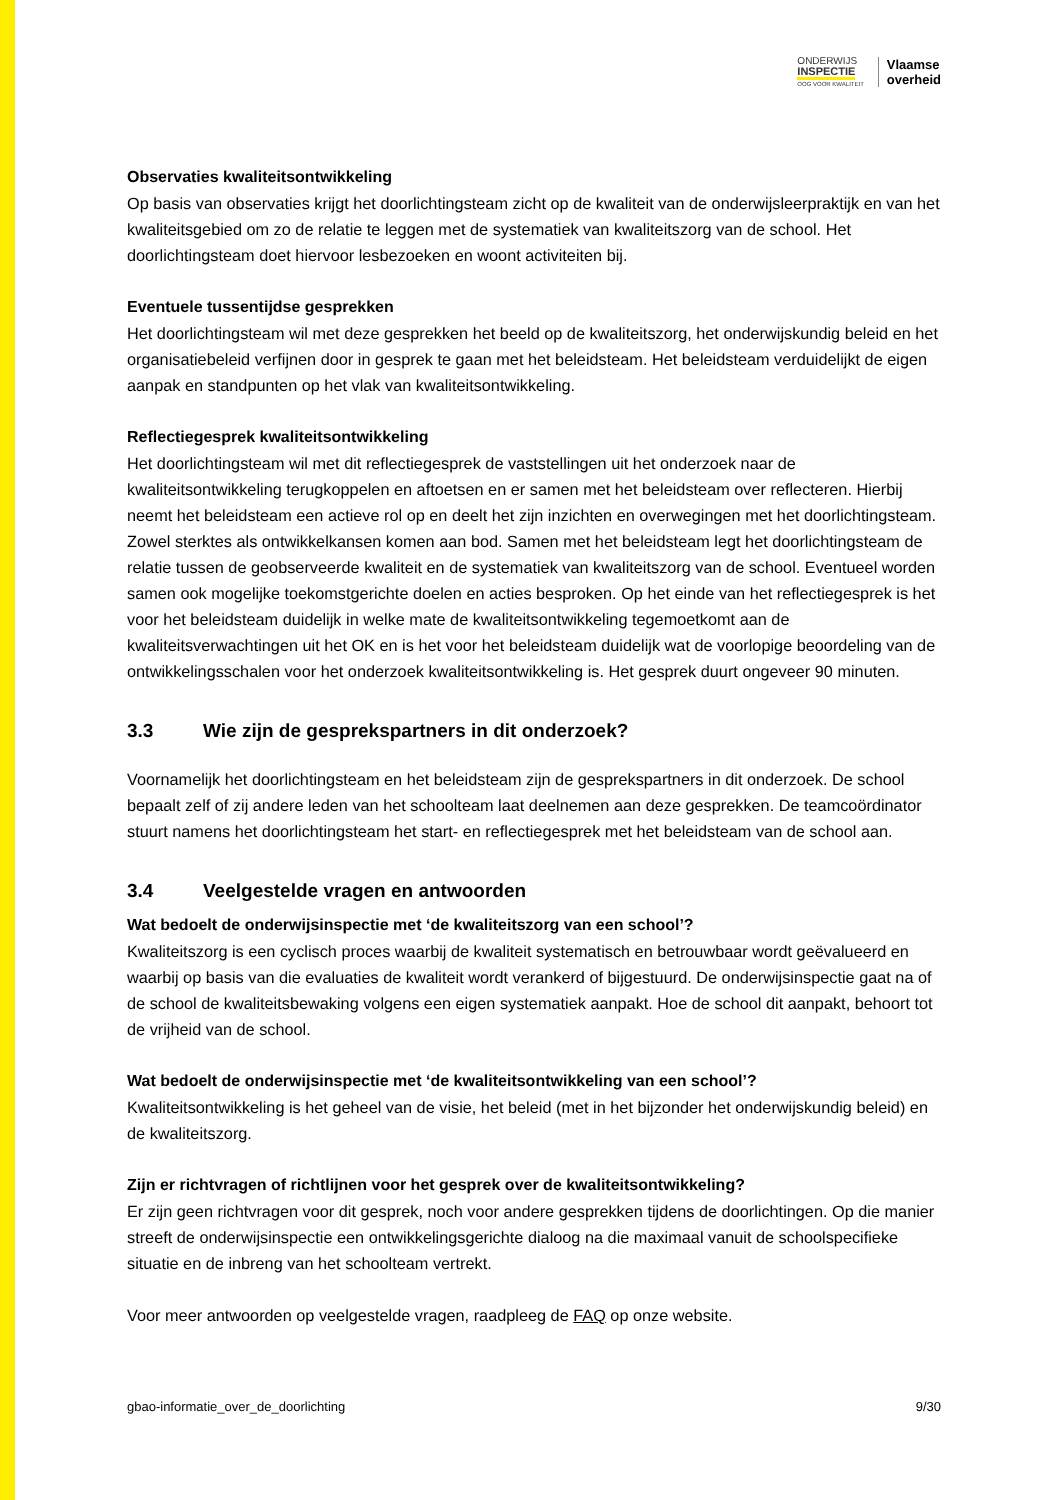ONDERWIJS
INSPECTIE
OOG VOOR KWALITEIT
Vlaamse
overheid
Observaties kwaliteitsontwikkeling
Op basis van observaties krijgt het doorlichtingsteam zicht op de kwaliteit van de onderwijsleerpraktijk en van het kwaliteitsgebied om zo de relatie te leggen met de systematiek van kwaliteitszorg van de school. Het doorlichtingsteam doet hiervoor lesbezoeken en woont activiteiten bij.
Eventuele tussentijdse gesprekken
Het doorlichtingsteam wil met deze gesprekken het beeld op de kwaliteitszorg, het onderwijskundig beleid en het organisatiebeleid verfijnen door in gesprek te gaan met het beleidsteam. Het beleidsteam verduidelijkt de eigen aanpak en standpunten op het vlak van kwaliteitsontwikkeling.
Reflectiegesprek kwaliteitsontwikkeling
Het doorlichtingsteam wil met dit reflectiegesprek de vaststellingen uit het onderzoek naar de kwaliteitsontwikkeling terugkoppelen en aftoetsen en er samen met het beleidsteam over reflecteren. Hierbij neemt het beleidsteam een actieve rol op en deelt het zijn inzichten en overwegingen met het doorlichtingsteam. Zowel sterktes als ontwikkelkansen komen aan bod. Samen met het beleidsteam legt het doorlichtingsteam de relatie tussen de geobserveerde kwaliteit en de systematiek van kwaliteitszorg van de school. Eventueel worden samen ook mogelijke toekomstgerichte doelen en acties besproken. Op het einde van het reflectiegesprek is het voor het beleidsteam duidelijk in welke mate de kwaliteitsontwikkeling tegemoetkomt aan de kwaliteitsverwachtingen uit het OK en is het voor het beleidsteam duidelijk wat de voorlopige beoordeling van de ontwikkelingsschalen voor het onderzoek kwaliteitsontwikkeling is. Het gesprek duurt ongeveer 90 minuten.
3.3 Wie zijn de gesprekspartners in dit onderzoek?
Voornamelijk het doorlichtingsteam en het beleidsteam zijn de gesprekspartners in dit onderzoek. De school bepaalt zelf of zij andere leden van het schoolteam laat deelnemen aan deze gesprekken. De teamcoördinator stuurt namens het doorlichtingsteam het start- en reflectiegesprek met het beleidsteam van de school aan.
3.4 Veelgestelde vragen en antwoorden
Wat bedoelt de onderwijsinspectie met ‘de kwaliteitszorg van een school’?
Kwaliteitszorg is een cyclisch proces waarbij de kwaliteit systematisch en betrouwbaar wordt geëvalueerd en waarbij op basis van die evaluaties de kwaliteit wordt verankerd of bijgestuurd. De onderwijsinspectie gaat na of de school de kwaliteitsbewaking volgens een eigen systematiek aanpakt. Hoe de school dit aanpakt, behoort tot de vrijheid van de school.
Wat bedoelt de onderwijsinspectie met ‘de kwaliteitsontwikkeling van een school’?
Kwaliteitsontwikkeling is het geheel van de visie, het beleid (met in het bijzonder het onderwijskundig beleid) en de kwaliteitszorg.
Zijn er richtvragen of richtlijnen voor het gesprek over de kwaliteitsontwikkeling?
Er zijn geen richtvragen voor dit gesprek, noch voor andere gesprekken tijdens de doorlichtingen. Op die manier streeft de onderwijsinspectie een ontwikkelingsgerichte dialoog na die maximaal vanuit de schoolspecifieke situatie en de inbreng van het schoolteam vertrekt.
Voor meer antwoorden op veelgestelde vragen, raadpleeg de FAQ op onze website.
gbao-informatie_over_de_doorlichting 9/30